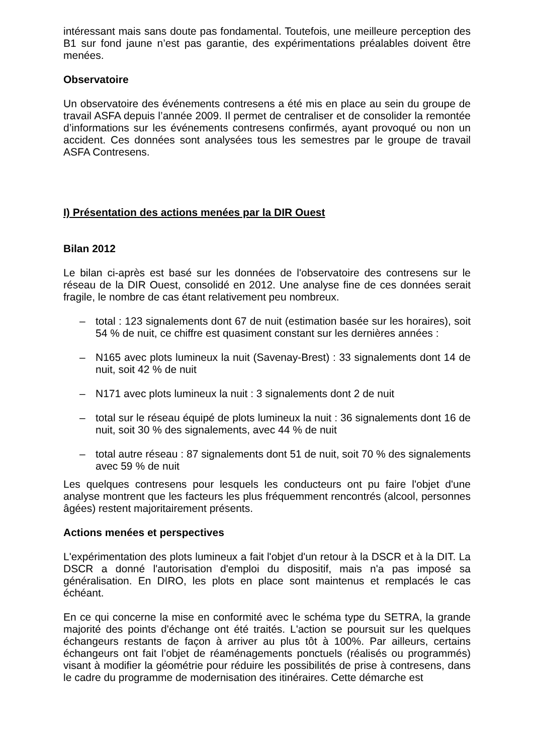intéressant mais sans doute pas fondamental. Toutefois, une meilleure perception des B1 sur fond jaune n’est pas garantie, des expérimentations préalables doivent être menées.
Observatoire
Un observatoire des événements contresens a été mis en place au sein du groupe de travail ASFA depuis l’année 2009. Il permet de centraliser et de consolider la remontée d’informations sur les événements contresens confirmés, ayant provoqué ou non un accident. Ces données sont analysées tous les semestres par le groupe de travail ASFA Contresens.
I) Présentation des actions menées par la DIR Ouest
Bilan 2012
Le bilan ci-après est basé sur les données de l'observatoire des contresens sur le réseau de la DIR Ouest, consolidé en 2012. Une analyse fine de ces données serait fragile, le nombre de cas étant relativement peu nombreux.
– total : 123 signalements dont 67 de nuit (estimation basée sur les horaires), soit 54 % de nuit, ce chiffre est quasiment constant sur les dernières années :
– N165 avec plots lumineux la nuit (Savenay-Brest) : 33 signalements dont 14 de nuit, soit 42 % de nuit
– N171 avec plots lumineux la nuit : 3 signalements dont 2 de nuit
– total sur le réseau équipé de plots lumineux la nuit : 36 signalements dont 16 de nuit, soit 30 % des signalements, avec 44 % de nuit
– total autre réseau : 87 signalements dont 51 de nuit, soit 70 % des signalements avec 59 % de nuit
Les quelques contresens pour lesquels les conducteurs ont pu faire l'objet d'une analyse montrent que les facteurs les plus fréquemment rencontrés (alcool, personnes âgées) restent majoritairement présents.
Actions menées et perspectives
L'expérimentation des plots lumineux a fait l'objet d'un retour à la DSCR et à la DIT. La DSCR a donné l'autorisation d'emploi du dispositif, mais n'a pas imposé sa généralisation. En DIRO, les plots en place sont maintenus et remplacés le cas échéant.
En ce qui concerne la mise en conformité avec le schéma type du SETRA, la grande majorité des points d'échange ont été traités. L'action se poursuit sur les quelques échangeurs restants de façon à arriver au plus tôt à 100%. Par ailleurs, certains échangeurs ont fait l’objet de réaménagements ponctuels (réalisés ou programmés) visant à modifier la géométrie pour réduire les possibilités de prise à contresens, dans le cadre du programme de modernisation des itinéraires. Cette démarche est